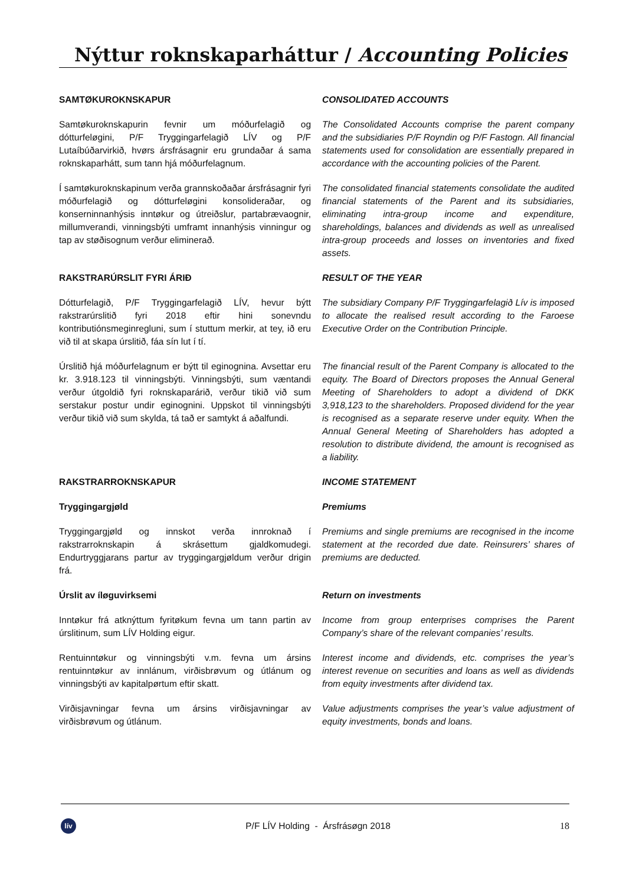Nýttur roknskaparháttur / Accounting Policies
SAMTØKUROKNSKAPUR CONSOLIDATED ACCOUNTS
Samtøkuroknskapurin fevnir um móðurfelagið og dótturfeløgini, P/F Tryggingarfelagið LÍV og P/F Lutaíbúðarvirkið, hvørs ársfrásagnir eru grundaðar á sama roknskaparhátt, sum tann hjá móðurfelagnum.
The Consolidated Accounts comprise the parent company and the subsidiaries P/F Royndin og P/F Fastogn. All financial statements used for consolidation are essentially prepared in accordance with the accounting policies of the Parent.
Í samtøkuroknskapinum verða grannskoðaðar ársfrásagnir fyri móðurfelagið og dótturfeløgini konsolideraðar, og konserninnanhýsis inntøkur og útreiðslur, partabrævaognir, millumverandi, vinningsbýti umframt innanhýsis vinningur og tap av støðisognum verður eliminerað.
The consolidated financial statements consolidate the audited financial statements of the Parent and its subsidiaries, eliminating intra-group income and expenditure, shareholdings, balances and dividends as well as unrealised intra-group proceeds and losses on inventories and fixed assets.
RAKSTRARÚRSLIT FYRI ÁRIÐ RESULT OF THE YEAR
Dótturfelagið, P/F Tryggingarfelagið LÍV, hevur býtt rakstrarúrslitið fyri 2018 eftir hini sonevndu kontributiónsmeginregluni, sum í stuttum merkir, at tey, ið eru við til at skapa úrslitið, fáa sín lut í tí.
The subsidiary Company P/F Tryggingarfelagið Lív is imposed to allocate the realised result according to the Faroese Executive Order on the Contribution Principle.
Úrslitið hjá móðurfelagnum er býtt til eginognina. Avsettar eru kr. 3.918.123 til vinningsbýti. Vinningsbýti, sum væntandi verður útgoldið fyri roknskaparárið, verður tikið við sum serstakur postur undir eginognini. Uppskot til vinningsbýti verður tikið við sum skylda, tá tað er samtykt á aðalfundi.
The financial result of the Parent Company is allocated to the equity. The Board of Directors proposes the Annual General Meeting of Shareholders to adopt a dividend of DKK 3,918,123 to the shareholders. Proposed dividend for the year is recognised as a separate reserve under equity. When the Annual General Meeting of Shareholders has adopted a resolution to distribute dividend, the amount is recognised as a liability.
RAKSTRARROKNSKAPUR INCOME STATEMENT
Tryggingargjøld Premiums
Tryggingargjøld og innskot verða innroknað í rakstrarroknskapin á skrásettum gjaldkomudegi. Endurtryggjarans partur av tryggingargjøldum verður drigin frá.
Premiums and single premiums are recognised in the income statement at the recorded due date. Reinsurers’ shares of premiums are deducted.
Úrslit av íløguvirksemi Return on investments
Inntøkur frá atknýttum fyritøkum fevna um tann partin av úrslitinum, sum LÍV Holding eigur.
Income from group enterprises comprises the Parent Company’s share of the relevant companies’ results.
Rentuinntøkur og vinningsbýti v.m. fevna um ársins rentuinntøkur av innlánum, virðisbrøvum og útlánum og vinningsbýti av kapitalpørtum eftir skatt.
Interest income and dividends, etc. comprises the year’s interest revenue on securities and loans as well as dividends from equity investments after dividend tax.
Virðisjavningar fevna um ársins virðisjavningar av virðisbrøvum og útlánum.
Value adjustments comprises the year’s value adjustment of equity investments, bonds and loans.
lív
P/F LÍV Holding - Ársfrásøgn 2018
18